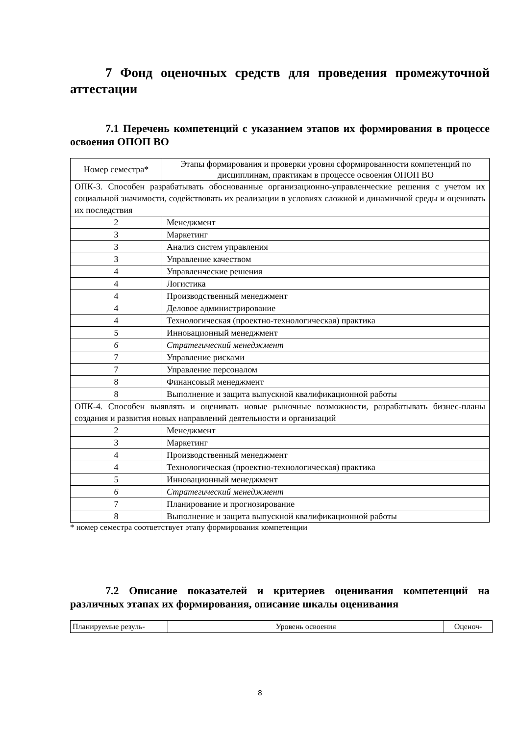7 Фонд оценочных средств для проведения промежуточной аттестации
7.1 Перечень компетенций с указанием этапов их формирования в процессе освоения ОПОП ВО
| Номер семестра* | Этапы формирования и проверки уровня сформированности компетенций по дисциплинам, практикам в процессе освоения ОПОП ВО |
| --- | --- |
| ОПК-3. Способен разрабатывать обоснованные организационно-управленческие решения с учетом их социальной значимости, содействовать их реализации в условиях сложной и динамичной среды и оценивать их последствия | |
| 2 | Менеджмент |
| 3 | Маркетинг |
| 3 | Анализ систем управления |
| 3 | Управление качеством |
| 4 | Управленческие решения |
| 4 | Логистика |
| 4 | Производственный менеджмент |
| 4 | Деловое администрирование |
| 4 | Технологическая (проектно-технологическая) практика |
| 5 | Инновационный менеджмент |
| 6 | Стратегический менеджмент |
| 7 | Управление рисками |
| 7 | Управление персоналом |
| 8 | Финансовый менеджмент |
| 8 | Выполнение и защита выпускной квалификационной работы |
| ОПК-4. Способен выявлять и оценивать новые рыночные возможности, разрабатывать бизнес-планы создания и развития новых направлений деятельности и организаций | |
| 2 | Менеджмент |
| 3 | Маркетинг |
| 4 | Производственный менеджмент |
| 4 | Технологическая (проектно-технологическая) практика |
| 5 | Инновационный менеджмент |
| 6 | Стратегический менеджмент |
| 7 | Планирование и прогнозирование |
| 8 | Выполнение и защита выпускной квалификационной работы |
* номер семестра соответствует этапу формирования компетенции
7.2 Описание показателей и критериев оценивания компетенций на различных этапах их формирования, описание шкалы оценивания
| Планируемые резуль- | Уровень освоения | Оценоч- |
8